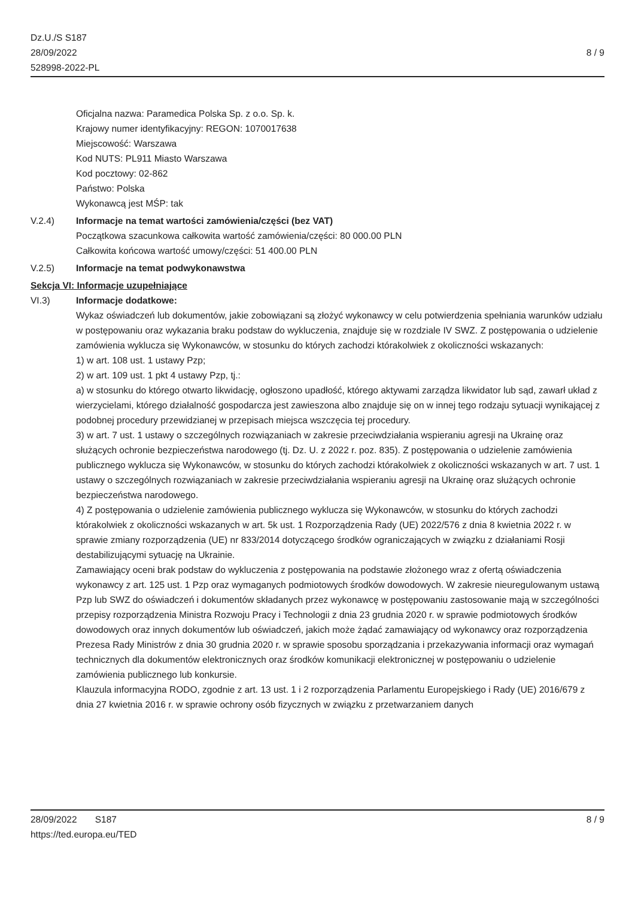Dz.U./S S187
28/09/2022
528998-2022-PL
8 / 9
Oficjalna nazwa: Paramedica Polska Sp. z o.o. Sp. k.
Krajowy numer identyfikacyjny: REGON: 1070017638
Miejscowość: Warszawa
Kod NUTS: PL911 Miasto Warszawa
Kod pocztowy: 02-862
Państwo: Polska
Wykonawcą jest MŚP: tak
V.2.4) Informacje na temat wartości zamówienia/części (bez VAT)
Początkowa szacunkowa całkowita wartość zamówienia/części: 80 000.00 PLN
Całkowita końcowa wartość umowy/części: 51 400.00 PLN
V.2.5) Informacje na temat podwykonawstwa
Sekcja VI: Informacje uzupełniające
VI.3) Informacje dodatkowe:
Wykaz oświadczeń lub dokumentów, jakie zobowiązani są złożyć wykonawcy w celu potwierdzenia spełniania warunków udziału w postępowaniu oraz wykazania braku podstaw do wykluczenia, znajduje się w rozdziale IV SWZ. Z postępowania o udzielenie zamówienia wyklucza się Wykonawców, w stosunku do których zachodzi którakolwiek z okoliczności wskazanych:
1) w art. 108 ust. 1 ustawy Pzp;
2) w art. 109 ust. 1 pkt 4 ustawy Pzp, tj.:
a) w stosunku do którego otwarto likwidację, ogłoszono upadłość, którego aktywami zarządza likwidator lub sąd, zawarł układ z wierzycielami, którego działalność gospodarcza jest zawieszona albo znajduje się on w innej tego rodzaju sytuacji wynikającej z podobnej procedury przewidzianej w przepisach miejsca wszczęcia tej procedury.
3) w art. 7 ust. 1 ustawy o szczególnych rozwiązaniach w zakresie przeciwdziałania wspieraniu agresji na Ukrainę oraz służących ochronie bezpieczeństwa narodowego (tj. Dz. U. z 2022 r. poz. 835). Z postępowania o udzielenie zamówienia publicznego wyklucza się Wykonawców, w stosunku do których zachodzi którakolwiek z okoliczności wskazanych w art. 7 ust. 1 ustawy o szczególnych rozwiązaniach w zakresie przeciwdziałania wspieraniu agresji na Ukrainę oraz służących ochronie bezpieczeństwa narodowego.
4) Z postępowania o udzielenie zamówienia publicznego wyklucza się Wykonawców, w stosunku do których zachodzi którakolwiek z okoliczności wskazanych w art. 5k ust. 1 Rozporządzenia Rady (UE) 2022/576 z dnia 8 kwietnia 2022 r. w sprawie zmiany rozporządzenia (UE) nr 833/2014 dotyczącego środków ograniczających w związku z działaniami Rosji destabilizującymi sytuację na Ukrainie.
Zamawiający oceni brak podstaw do wykluczenia z postępowania na podstawie złożonego wraz z ofertą oświadczenia wykonawcy z art. 125 ust. 1 Pzp oraz wymaganych podmiotowych środków dowodowych. W zakresie nieuregulowanym ustawą Pzp lub SWZ do oświadczeń i dokumentów składanych przez wykonawcę w postępowaniu zastosowanie mają w szczególności przepisy rozporządzenia Ministra Rozwoju Pracy i Technologii z dnia 23 grudnia 2020 r. w sprawie podmiotowych środków dowodowych oraz innych dokumentów lub oświadczeń, jakich może żądać zamawiający od wykonawcy oraz rozporządzenia Prezesa Rady Ministrów z dnia 30 grudnia 2020 r. w sprawie sposobu sporządzania i przekazywania informacji oraz wymagań technicznych dla dokumentów elektronicznych oraz środków komunikacji elektronicznej w postępowaniu o udzielenie zamówienia publicznego lub konkursie.
Klauzula informacyjna RODO, zgodnie z art. 13 ust. 1 i 2 rozporządzenia Parlamentu Europejskiego i Rady (UE) 2016/679 z dnia 27 kwietnia 2016 r. w sprawie ochrony osób fizycznych w związku z przetwarzaniem danych
28/09/2022 S187 8 / 9
https://ted.europa.eu/TED